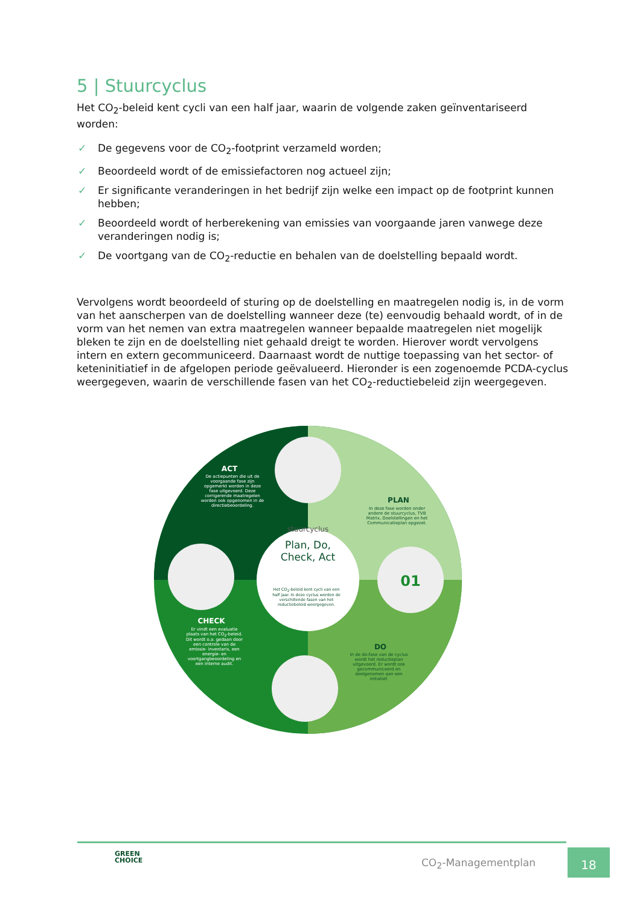5 | Stuurcyclus
Het CO<sub>2</sub>-beleid kent cycli van een half jaar, waarin de volgende zaken geïnventariseerd worden:
✓ De gegevens voor de CO<sub>2</sub>-footprint verzameld worden;
✓ Beoordeeld wordt of de emissiefactoren nog actueel zijn;
✓ Er significante veranderingen in het bedrijf zijn welke een impact op de footprint kunnen hebben;
✓ Beoordeeld wordt of herberekening van emissies van voorgaande jaren vanwege deze veranderingen nodig is;
✓ De voortgang van de CO<sub>2</sub>-reductie en behalen van de doelstelling bepaald wordt.
Vervolgens wordt beoordeeld of sturing op de doelstelling en maatregelen nodig is, in de vorm van het aanscherpen van de doelstelling wanneer deze (te) eenvoudig behaald wordt, of in de vorm van het nemen van extra maatregelen wanneer bepaalde maatregelen niet mogelijk bleken te zijn en de doelstelling niet gehaald dreigt te worden. Hierover wordt vervolgens intern en extern gecommuniceerd. Daarnaast wordt de nuttige toepassing van het sector- of keteninitiatief in de afgelopen periode geëvalueerd. Hieronder is een zogenoemde PCDA-cyclus weergegeven, waarin de verschillende fasen van het CO<sub>2</sub>-reductiebeleid zijn weergegeven.
stuurcyclus
Plan, Do,
Check, Act
01
ACT
PLAN
DO
CHECK
De actiepunten die uit de voorgaande fase zijn opgemerkt worden in deze fase uitgevoerd. Deze corrigerende maatregelen worden ook opgenomen in de directiebeoordeling.
In deze fase worden onder andere de stuurcyclus, TVB Matrix, Doelstellingen en het Communicatieplan opgezet.
Het CO<sub>2</sub>-beleid kent cycli van een half jaar. In deze cyclus worden de verschillende fasen van het reductiebeleid weergegeven.
In de do-fase van de cyclus wordt het reductieplan uitgevoerd. Er wordt ook gecommuniceerd en deelgenomen aan een initiatief.
Er vindt een evaluatie plaats van het CO<sub>2</sub>-beleid. Dit wordt o.a. gedaan door een controle van de emissie- inventaris, een energie- en voortgangbeoordeling en een interne audit.
GREEN
CHOICE
CO<sub>2</sub>-Managementplan
18